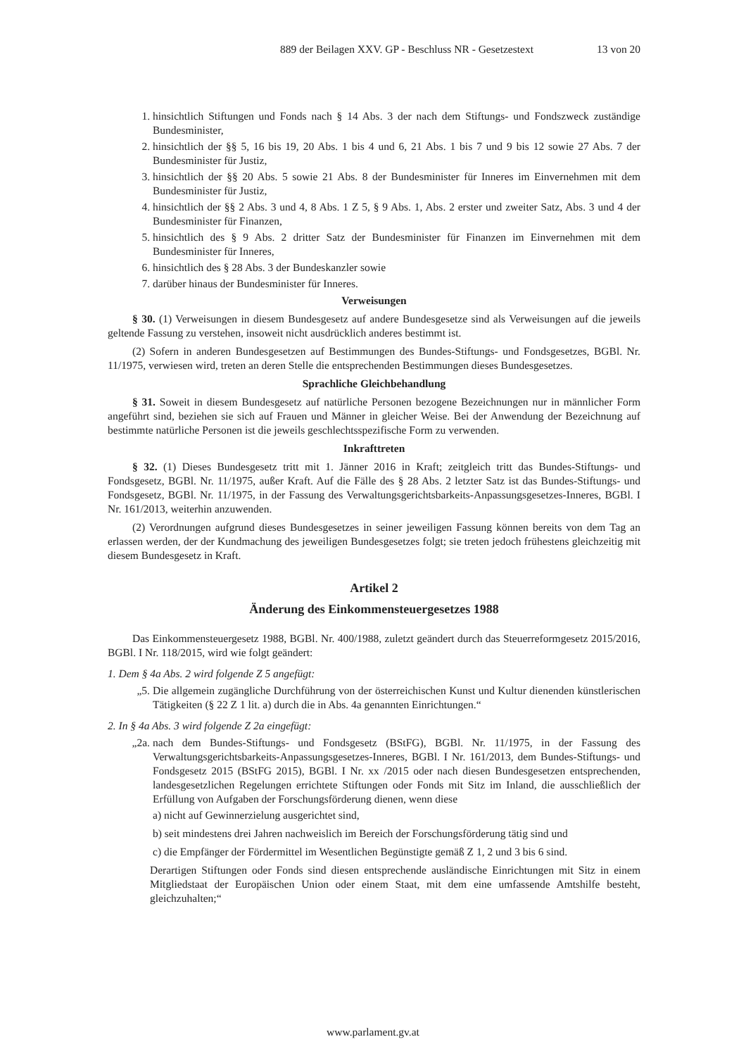889 der Beilagen XXV. GP - Beschluss NR - Gesetzestext 13 von 20
1. hinsichtlich Stiftungen und Fonds nach § 14 Abs. 3 der nach dem Stiftungs- und Fondszweck zuständige Bundesminister,
2. hinsichtlich der §§ 5, 16 bis 19, 20 Abs. 1 bis 4 und 6, 21 Abs. 1 bis 7 und 9 bis 12 sowie 27 Abs. 7 der Bundesminister für Justiz,
3. hinsichtlich der §§ 20 Abs. 5 sowie 21 Abs. 8 der Bundesminister für Inneres im Einvernehmen mit dem Bundesminister für Justiz,
4. hinsichtlich der §§ 2 Abs. 3 und 4, 8 Abs. 1 Z 5, § 9 Abs. 1, Abs. 2 erster und zweiter Satz, Abs. 3 und 4 der Bundesminister für Finanzen,
5. hinsichtlich des § 9 Abs. 2 dritter Satz der Bundesminister für Finanzen im Einvernehmen mit dem Bundesminister für Inneres,
6. hinsichtlich des § 28 Abs. 3 der Bundeskanzler sowie
7. darüber hinaus der Bundesminister für Inneres.
Verweisungen
§ 30. (1) Verweisungen in diesem Bundesgesetz auf andere Bundesgesetze sind als Verweisungen auf die jeweils geltende Fassung zu verstehen, insoweit nicht ausdrücklich anderes bestimmt ist.
(2) Sofern in anderen Bundesgesetzen auf Bestimmungen des Bundes-Stiftungs- und Fondsgesetzes, BGBl. Nr. 11/1975, verwiesen wird, treten an deren Stelle die entsprechenden Bestimmungen dieses Bundesgesetzes.
Sprachliche Gleichbehandlung
§ 31. Soweit in diesem Bundesgesetz auf natürliche Personen bezogene Bezeichnungen nur in männlicher Form angeführt sind, beziehen sie sich auf Frauen und Männer in gleicher Weise. Bei der Anwendung der Bezeichnung auf bestimmte natürliche Personen ist die jeweils geschlechtsspezifische Form zu verwenden.
Inkrafttreten
§ 32. (1) Dieses Bundesgesetz tritt mit 1. Jänner 2016 in Kraft; zeitgleich tritt das Bundes-Stiftungs- und Fondsgesetz, BGBl. Nr. 11/1975, außer Kraft. Auf die Fälle des § 28 Abs. 2 letzter Satz ist das Bundes-Stiftungs- und Fondsgesetz, BGBl. Nr. 11/1975, in der Fassung des Verwaltungsgerichtsbarkeits-Anpassungsgesetzes-Inneres, BGBl. I Nr. 161/2013, weiterhin anzuwenden.
(2) Verordnungen aufgrund dieses Bundesgesetzes in seiner jeweiligen Fassung können bereits von dem Tag an erlassen werden, der der Kundmachung des jeweiligen Bundesgesetzes folgt; sie treten jedoch frühestens gleichzeitig mit diesem Bundesgesetz in Kraft.
Artikel 2
Änderung des Einkommensteuergesetzes 1988
Das Einkommensteuergesetz 1988, BGBl. Nr. 400/1988, zuletzt geändert durch das Steuerreformgesetz 2015/2016, BGBl. I Nr. 118/2015, wird wie folgt geändert:
1. Dem § 4a Abs. 2 wird folgende Z 5 angefügt:
„5. Die allgemein zugängliche Durchführung von der österreichischen Kunst und Kultur dienenden künstlerischen Tätigkeiten (§ 22 Z 1 lit. a) durch die in Abs. 4a genannten Einrichtungen.“
2. In § 4a Abs. 3 wird folgende Z 2a eingefügt:
„2a. nach dem Bundes-Stiftungs- und Fondsgesetz (BStFG), BGBl. Nr. 11/1975, in der Fassung des Verwaltungsgerichtsbarkeits-Anpassungsgesetzes-Inneres, BGBl. I Nr. 161/2013, dem Bundes-Stiftungs- und Fondsgesetz 2015 (BStFG 2015), BGBl. I Nr. xx /2015 oder nach diesen Bundesgesetzen entsprechenden, landesgesetzlichen Regelungen errichtete Stiftungen oder Fonds mit Sitz im Inland, die ausschließlich der Erfüllung von Aufgaben der Forschungsförderung dienen, wenn diese
a) nicht auf Gewinnerzielung ausgerichtet sind,
b) seit mindestens drei Jahren nachweislich im Bereich der Forschungsförderung tätig sind und
c) die Empfänger der Fördermittel im Wesentlichen Begünstigte gemäß Z 1, 2 und 3 bis 6 sind.
Derartigen Stiftungen oder Fonds sind diesen entsprechende ausländische Einrichtungen mit Sitz in einem Mitgliedstaat der Europäischen Union oder einem Staat, mit dem eine umfassende Amtshilfe besteht, gleichzuhalten;“
www.parlament.gv.at